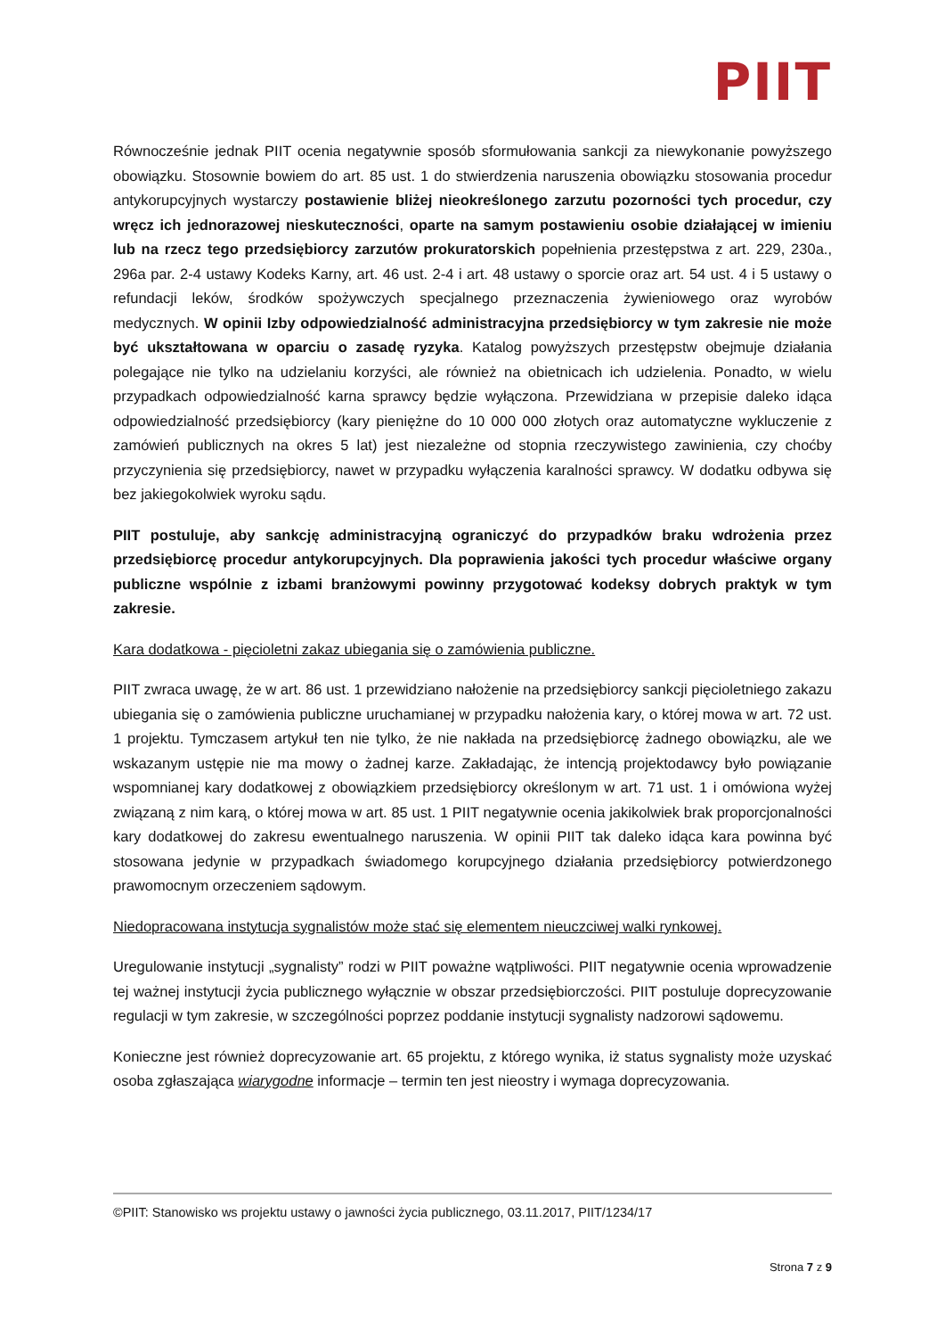PIIT
Równocześnie jednak PIIT ocenia negatywnie sposób sformułowania sankcji za niewykonanie powyższego obowiązku. Stosownie bowiem do art. 85 ust. 1 do stwierdzenia naruszenia obowiązku stosowania procedur antykorupcyjnych wystarczy postawienie bliżej nieokreślonego zarzutu pozorności tych procedur, czy wręcz ich jednorazowej nieskuteczności, oparte na samym postawieniu osobie działającej w imieniu lub na rzecz tego przedsiębiorcy zarzutów prokuratorskich popełnienia przestępstwa z art. 229, 230a., 296a par. 2-4 ustawy Kodeks Karny, art. 46 ust. 2-4 i art. 48 ustawy o sporcie oraz art. 54 ust. 4 i 5 ustawy o refundacji leków, środków spożywczych specjalnego przeznaczenia żywieniowego oraz wyrobów medycznych. W opinii Izby odpowiedzialność administracyjna przedsiębiorcy w tym zakresie nie może być ukształtowana w oparciu o zasadę ryzyka. Katalog powyższych przestępstw obejmuje działania polegające nie tylko na udzielaniu korzyści, ale również na obietnicach ich udzielenia. Ponadto, w wielu przypadkach odpowiedzialność karna sprawcy będzie wyłączona. Przewidziana w przepisie daleko idąca odpowiedzialność przedsiębiorcy (kary pieniężne do 10 000 000 złotych oraz automatyczne wykluczenie z zamówień publicznych na okres 5 lat) jest niezależne od stopnia rzeczywistego zawinienia, czy choćby przyczynienia się przedsiębiorcy, nawet w przypadku wyłączenia karalności sprawcy. W dodatku odbywa się bez jakiegokolwiek wyroku sądu.
PIIT postuluje, aby sankcję administracyjną ograniczyć do przypadków braku wdrożenia przez przedsiębiorcę procedur antykorupcyjnych. Dla poprawienia jakości tych procedur właściwe organy publiczne wspólnie z izbami branżowymi powinny przygotować kodeksy dobrych praktyk w tym zakresie.
Kara dodatkowa - pięcioletni zakaz ubiegania się o zamówienia publiczne.
PIIT zwraca uwagę, że w art. 86 ust. 1 przewidziano nałożenie na przedsiębiorcy sankcji pięcioletniego zakazu ubiegania się o zamówienia publiczne uruchamianej w przypadku nałożenia kary, o której mowa w art. 72 ust. 1 projektu. Tymczasem artykuł ten nie tylko, że nie nakłada na przedsiębiorcę żadnego obowiązku, ale we wskazanym ustępie nie ma mowy o żadnej karze. Zakładając, że intencją projektodawcy było powiązanie wspomnianej kary dodatkowej z obowiązkiem przedsiębiorcy określonym w art. 71 ust. 1 i omówiona wyżej związaną z nim karą, o której mowa w art. 85 ust. 1 PIIT negatywnie ocenia jakikolwiek brak proporcjonalności kary dodatkowej do zakresu ewentualnego naruszenia. W opinii PIIT tak daleko idąca kara powinna być stosowana jedynie w przypadkach świadomego korupcyjnego działania przedsiębiorcy potwierdzonego prawomocnym orzeczeniem sądowym.
Niedopracowana instytucja sygnalistów może stać się elementem nieuczciwej walki rynkowej.
Uregulowanie instytucji „sygnalisty” rodzi w PIIT poważne wątpliwości. PIIT negatywnie ocenia wprowadzenie tej ważnej instytucji życia publicznego wyłącznie w obszar przedsiębiorczości. PIIT postuluje doprecyzowanie regulacji w tym zakresie, w szczególności poprzez poddanie instytucji sygnalisty nadzorowi sądowemu.
Konieczne jest również doprecyzowanie art. 65 projektu, z którego wynika, iż status sygnalisty może uzyskać osoba zgłaszająca wiarygodne informacje – termin ten jest nieostry i wymaga doprecyzowania.
©PIIT: Stanowisko ws projektu ustawy o jawności życia publicznego, 03.11.2017, PIIT/1234/17
Strona 7 z 9